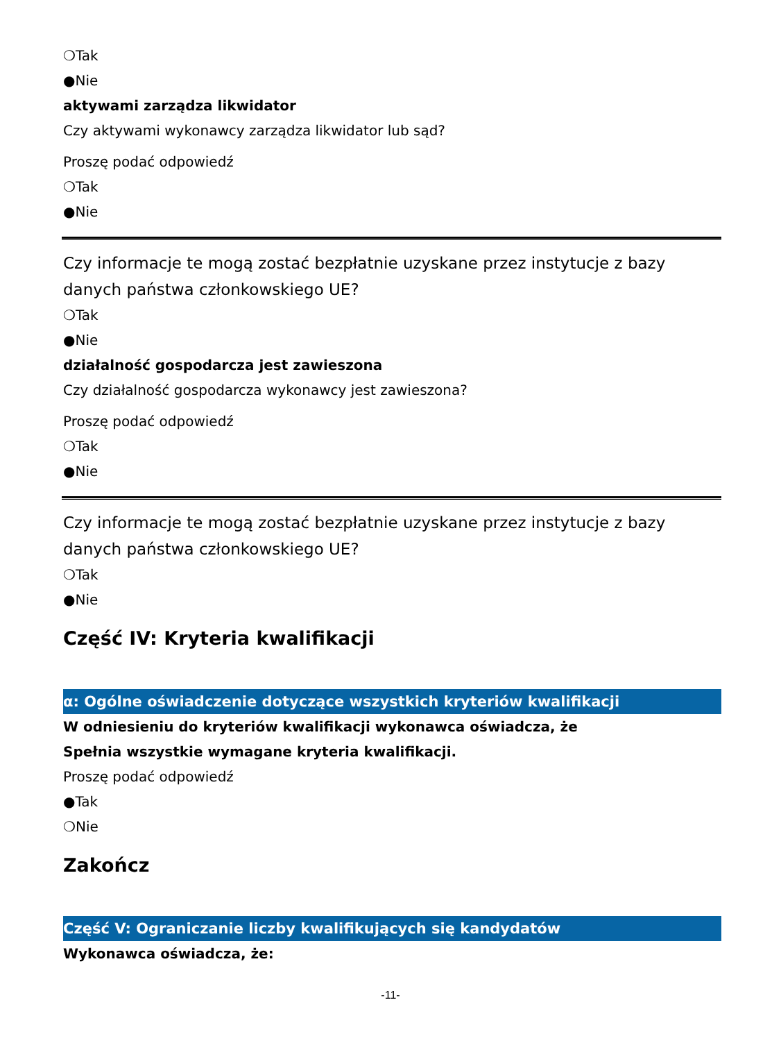❍Tak
●Nie
aktywami zarządza likwidator
Czy aktywami wykonawcy zarządza likwidator lub sąd?
Proszę podać odpowiedź
❍Tak
●Nie
Czy informacje te mogą zostać bezpłatnie uzyskane przez instytucje z bazy danych państwa członkowskiego UE?
❍Tak
●Nie
działalność gospodarcza jest zawieszona
Czy działalność gospodarcza wykonawcy jest zawieszona?
Proszę podać odpowiedź
❍Tak
●Nie
Czy informacje te mogą zostać bezpłatnie uzyskane przez instytucje z bazy danych państwa członkowskiego UE?
❍Tak
●Nie
Część IV: Kryteria kwalifikacji
α: Ogólne oświadczenie dotyczące wszystkich kryteriów kwalifikacji
W odniesieniu do kryteriów kwalifikacji wykonawca oświadcza, że
Spełnia wszystkie wymagane kryteria kwalifikacji.
Proszę podać odpowiedź
●Tak
❍Nie
Zakończ
Część V: Ograniczanie liczby kwalifikujących się kandydatów
Wykonawca oświadcza, że:
-11-